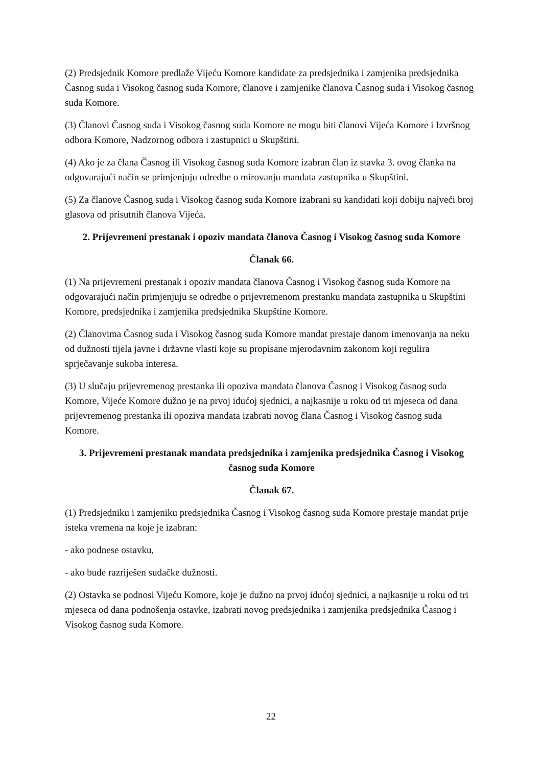(2) Predsjednik Komore predlaže Vijeću Komore kandidate za predsjednika i zamjenika predsjednika Časnog suda i Visokog časnog suda Komore, članove i zamjenike članova Časnog suda i Visokog časnog suda Komore.
(3) Članovi Časnog suda i Visokog časnog suda Komore ne mogu biti članovi Vijeća Komore i Izvršnog odbora Komore, Nadzornog odbora i zastupnici u Skupštini.
(4) Ako je za člana Časnog ili Visokog časnog suda Komore izabran član iz stavka 3. ovog članka na odgovarajući način se primjenjuju odredbe o mirovanju mandata zastupnika u Skupštini.
(5) Za članove Časnog suda i Visokog časnog suda Komore izabrani su kandidati koji dobiju najveći broj glasova od prisutnih članova Vijeća.
2. Prijevremeni prestanak i opoziv mandata članova Časnog i Visokog časnog suda Komore
Članak 66.
(1) Na prijevremeni prestanak i opoziv mandata članova Časnog i Visokog časnog suda Komore na odgovarajući način primjenjuju se odredbe o prijevremenom prestanku mandata zastupnika u Skupštini Komore, predsjednika i zamjenika predsjednika Skupštine Komore.
(2) Članovima Časnog suda i Visokog časnog suda Komore mandat prestaje danom imenovanja na neku od dužnosti tijela javne i državne vlasti koje su propisane mjerodavnim zakonom koji regulira sprječavanje sukoba interesa.
(3) U slučaju prijevremenog prestanka ili opoziva mandata članova Časnog i Visokog časnog suda Komore, Vijeće Komore dužno je na prvoj idućoj sjednici, a najkasnije u roku od tri mjeseca od dana prijevremenog prestanka ili opoziva mandata izabrati novog člana Časnog i Visokog časnog suda Komore.
3. Prijevremeni prestanak mandata predsjednika i zamjenika predsjednika Časnog i Visokog časnog suda Komore
Članak 67.
(1) Predsjedniku i zamjeniku predsjednika Časnog i Visokog časnog suda Komore prestaje mandat prije isteka vremena na koje je izabran:
- ako podnese ostavku,
- ako bude razriješen sudačke dužnosti.
(2) Ostavka se podnosi Vijeću Komore, koje je dužno na prvoj idućoj sjednici, a najkasnije u roku od tri mjeseca od dana podnošenja ostavke, izabrati novog predsjednika i zamjenika predsjednika Časnog i Visokog časnog suda Komore.
22